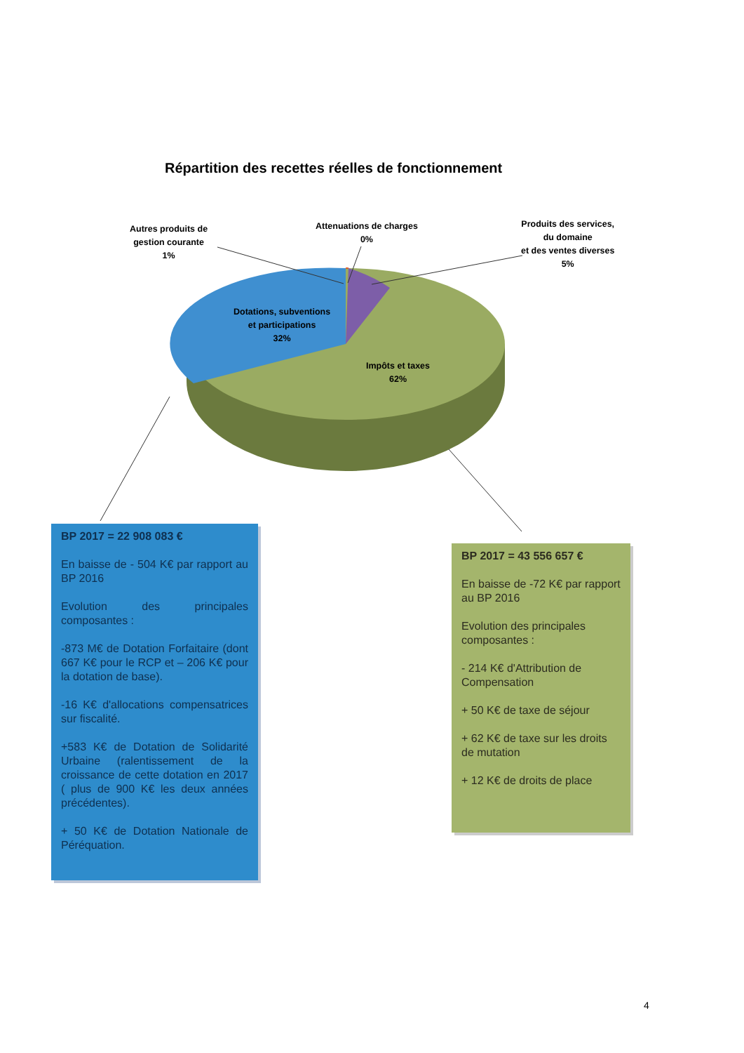Répartition des recettes réelles de fonctionnement
Autres produits de
gestion courante
1%
Attenuations de charges
0%
Produits des services,
du domaine
et des ventes diverses
5%
Dotations, subventions
et participations
32%
Impôts et taxes
62%
BP 2017 = 22 908 083 €
En baisse de - 504 K€ par rapport au BP 2016
Evolution des principales composantes :
-873 M€ de Dotation Forfaitaire (dont 667 K€ pour le RCP et – 206 K€ pour la dotation de base).
-16 K€ d'allocations compensatrices sur fiscalité.
+583 K€ de Dotation de Solidarité Urbaine (ralentissement de la croissance de cette dotation en 2017 ( plus de 900 K€ les deux années précédentes).
+ 50 K€ de Dotation Nationale de Péréquation.
BP 2017 = 43 556 657 €
En baisse de -72 K€ par rapport au BP 2016
Evolution des principales composantes :
- 214 K€ d'Attribution de Compensation
+ 50 K€ de taxe de séjour
+ 62 K€ de taxe sur les droits de mutation
+ 12 K€ de droits de place
4